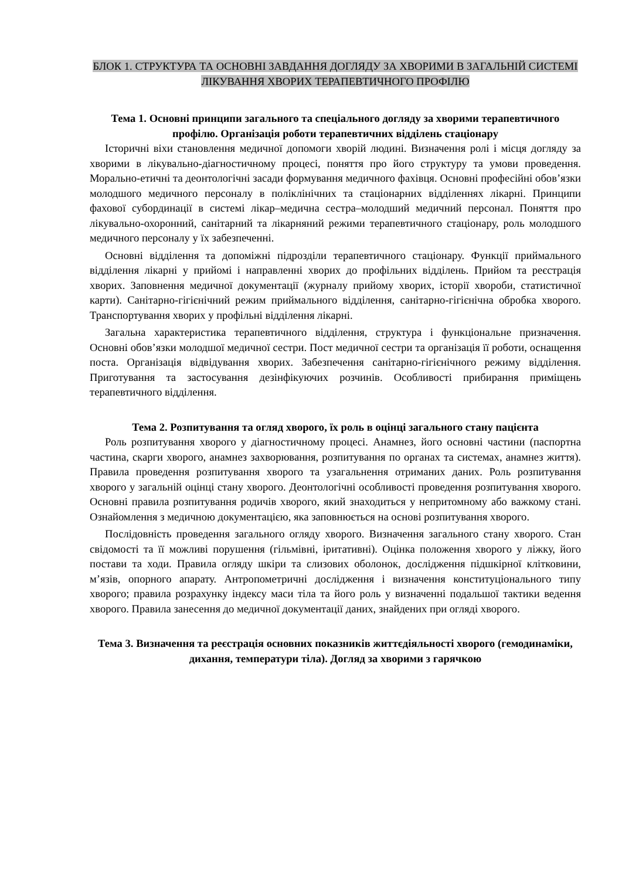БЛОК 1. СТРУКТУРА ТА ОСНОВНІ ЗАВДАННЯ ДОГЛЯДУ ЗА ХВОРИМИ В ЗАГАЛЬНІЙ СИСТЕМІ ЛІКУВАННЯ ХВОРИХ ТЕРАПЕВТИЧНОГО ПРОФІЛЮ
Тема 1. Основні принципи загального та спеціального догляду за хворими терапевтичного профілю. Організація роботи терапевтичних відділень стаціонару
Історичні віхи становлення медичної допомоги хворій людині. Визначення ролі і місця догляду за хворими в лікувально-діагностичному процесі, поняття про його структуру та умови проведення. Морально-етичні та деонтологічні засади формування медичного фахівця. Основні професійні обов’язки молодшого медичного персоналу в поліклінічних та стаціонарних відділеннях лікарні. Принципи фахової субординації в системі лікар–медична сестра–молодший медичний персонал. Поняття про лікувально-охоронний, санітарний та лікарняний режими терапевтичного стаціонару, роль молодшого медичного персоналу у їх забезпеченні.
Основні відділення та допоміжні підрозділи терапевтичного стаціонару. Функції приймального відділення лікарні у прийомі і направленні хворих до профільних відділень. Прийом та реєстрація хворих. Заповнення медичної документації (журналу прийому хворих, історії хвороби, статистичної карти). Санітарно-гігієнічний режим приймального відділення, санітарно-гігієнічна обробка хворого. Транспортування хворих у профільні відділення лікарні.
Загальна характеристика терапевтичного відділення, структура і функціональне призначення. Основні обов’язки молодшої медичної сестри. Пост медичної сестри та організація її роботи, оснащення поста. Організація відвідування хворих. Забезпечення санітарно-гігієнічного режиму відділення. Приготування та застосування дезінфікуючих розчинів. Особливості прибирання приміщень терапевтичного відділення.
Тема 2. Розпитування та огляд хворого, їх роль в оцінці загального стану пацієнта
Роль розпитування хворого у діагностичному процесі. Анамнез, його основні частини (паспортна частина, скарги хворого, анамнез захворювання, розпитування по органах та системах, анамнез життя). Правила проведення розпитування хворого та узагальнення отриманих даних. Роль розпитування хворого у загальній оцінці стану хворого. Деонтологічні особливості проведення розпитування хворого. Основні правила розпитування родичів хворого, який знаходиться у непритомному або важкому стані. Ознайомлення з медичною документацією, яка заповнюється на основі розпитування хворого.
Послідовність проведення загального огляду хворого. Визначення загального стану хворого. Стан свідомості та її можливі порушення (гільмівні, іритативні). Оцінка положення хворого у ліжку, його постави та ходи. Правила огляду шкіри та слизових оболонок, дослідження підшкірної клітковини, м’язів, опорного апарату. Антропометричні дослідження і визначення конституціонального типу хворого; правила розрахунку індексу маси тіла та його роль у визначенні подальшої тактики ведення хворого. Правила занесення до медичної документації даних, знайдених при огляді хворого.
Тема 3. Визначення та реєстрація основних показників життєдіяльності хворого (гемодинаміки, дихання, температури тіла). Догляд за хворими з гарячкою